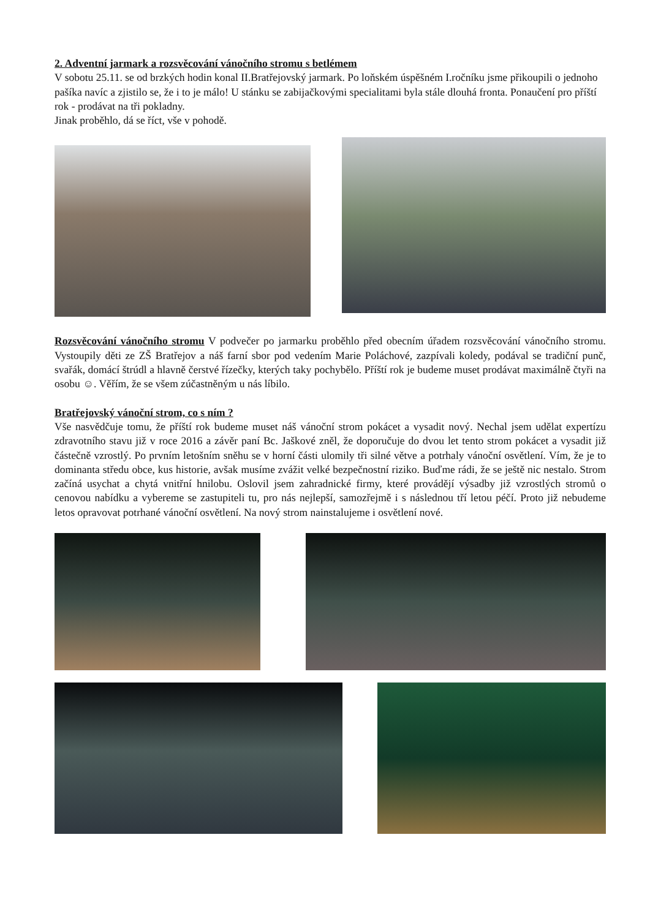2. Adventní jarmark a rozsvěcování vánočního stromu s betlémem
V sobotu 25.11. se od brzkých hodin konal II.Bratřejovský jarmark. Po loňském úspěšném I.ročníku jsme přikoupili o jednoho pašíka navíc a zjistilo se, že i to je málo! U stánku se zabijačkovými specialitami byla stále dlouhá fronta. Ponaučení pro příští rok - prodávat na tři pokladny.
Jinak proběhlo, dá se říct, vše v pohodě.
Rozsvěcování vánočního stromu V podvečer po jarmarku proběhlo před obecním úřadem rozsvěcování vánočního stromu. Vystoupily děti ze ZŠ Bratřejov a náš farní sbor pod vedením Marie Poláchové, zazpívali koledy, podával se tradiční punč, svařák, domácí štrúdl a hlavně čerstvé řízečky, kterých taky pochybělo. Příští rok je budeme muset prodávat maximálně čtyři na osobu ☺. Věřím, že se všem zúčastněným u nás líbilo.
Bratřejovský vánoční strom, co s ním ?
Vše nasvědčuje tomu, že příští rok budeme muset náš vánoční strom pokácet a vysadit nový. Nechal jsem udělat expertízu zdravotního stavu již v roce 2016 a závěr paní Bc. Jaškové zněl, že doporučuje do dvou let tento strom pokácet a vysadit již částečně vzrostlý. Po prvním letošním sněhu se v horní části ulomily tři silné větve a potrhaly vánoční osvětlení. Vím, že je to dominanta středu obce, kus historie, avšak musíme zvážit velké bezpečnostní riziko. Buďme rádi, že se ještě nic nestalo. Strom začíná usychat a chytá vnitřní hnilobu. Oslovil jsem zahradnické firmy, které provádějí výsadby již vzrostlých stromů o cenovou nabídku a vybereme se zastupiteli tu, pro nás nejlepší, samozřejmě i s následnou tří letou péčí. Proto již nebudeme letos opravovat potrhané vánoční osvětlení. Na nový strom nainstalujeme i osvětlení nové.